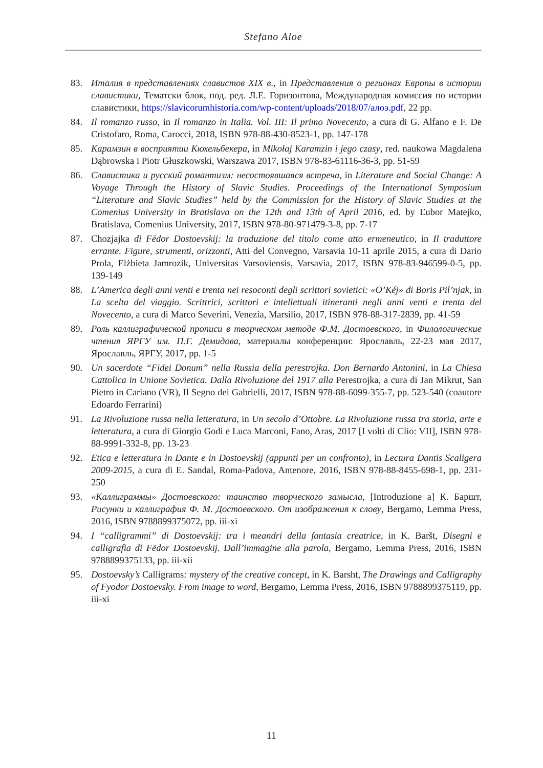Stefano Aloe
83. Италия в представлениях славистов XIX в., in Представления о регионах Европы в истории славистики, Тематски блок, под. ред. Л.Е. Горизонтова, Международная комиссия по истории славистики, https://slavicorumhistoria.com/wp-content/uploads/2018/07/алоэ.pdf, 22 pp.
84. Il romanzo russo, in Il romanzo in Italia. Vol. III: Il primo Novecento, a cura di G. Alfano e F. De Cristofaro, Roma, Carocci, 2018, ISBN 978-88-430-8523-1, pp. 147-178
85. Карамзин в восприятии Кюхельбекера, in Mikołaj Karamzin i jego czasy, red. naukowa Magdalena Dąbrowska i Piotr Głuszkowski, Warszawa 2017, ISBN 978-83-61116-36-3, pp. 51-59
86. Славистика и русский романтизм: несостоявшаяся встреча, in Literature and Social Change: A Voyage Through the History of Slavic Studies. Proceedings of the International Symposium “Literature and Slavic Studies” held by the Commission for the History of Slavic Studies at the Comenius University in Bratislava on the 12th and 13th of April 2016, ed. by Ľubor Matejko, Bratislava, Comenius University, 2017, ISBN 978-80-971479-3-8, pp. 7-17
87. Chozjajka di Fëdor Dostoevskij: la traduzione del titolo come atto ermeneutico, in Il traduttore errante. Figure, strumenti, orizzonti, Atti del Convegno, Varsavia 10-11 aprile 2015, a cura di Dario Prola, Elżbieta Jamrozik, Universitas Varsoviensis, Varsavia, 2017, ISBN 978-83-946599-0-5, pp. 139-149
88. L’America degli anni venti e trenta nei resoconti degli scrittori sovietici: «O’Kéj» di Boris Pil’njak, in La scelta del viaggio. Scrittrici, scrittori e intellettuali itineranti negli anni venti e trenta del Novecento, a cura di Marco Severini, Venezia, Marsilio, 2017, ISBN 978-88-317-2839, pp. 41-59
89. Роль каллиграфической прописи в творческом методе Ф.М. Достоевского, in Филологические чтения ЯРГУ им. П.Г. Демидова, материалы конференции: Ярославль, 22-23 мая 2017, Ярославль, ЯРГУ, 2017, pp. 1-5
90. Un sacerdote “Fidei Donum” nella Russia della perestrojka. Don Bernardo Antonini, in La Chiesa Cattolica in Unione Sovietica. Dalla Rivoluzione del 1917 alla Perestrojka, a cura di Jan Mikrut, San Pietro in Cariano (VR), Il Segno dei Gabrielli, 2017, ISBN 978-88-6099-355-7, pp. 523-540 (coautore Edoardo Ferrarini)
91. La Rivoluzione russa nella letteratura, in Un secolo d’Ottobre. La Rivoluzione russa tra storia, arte e letteratura, a cura di Giorgio Godi e Luca Marconi, Fano, Aras, 2017 [I volti di Clio: VII], ISBN 978-88-9991-332-8, pp. 13-23
92. Etica e letteratura in Dante e in Dostoevskij (appunti per un confronto), in Lectura Dantis Scaligera 2009-2015, a cura di E. Sandal, Roma-Padova, Antenore, 2016, ISBN 978-88-8455-698-1, pp. 231-250
93. «Каллиграммы» Достоевского: таинство творческого замысла, [Introduzione a] К. Баршт, Рисунки и каллиграфия Ф. М. Достоевского. От изображения к слову, Bergamo, Lemma Press, 2016, ISBN 9788899375072, pp. iii-xi
94. I “calligrammi” di Dostoevskij: tra i meandri della fantasia creatrice, in K. Baršt, Disegni e calligrafia di Fëdor Dostoevskij. Dall’immagine alla parola, Bergamo, Lemma Press, 2016, ISBN 9788899375133, pp. iii-xii
95. Dostoevsky’s Calligrams: mystery of the creative concept, in K. Barsht, The Drawings and Calligraphy of Fyodor Dostoevsky. From image to word, Bergamo, Lemma Press, 2016, ISBN 9788899375119, pp. iii-xi
11